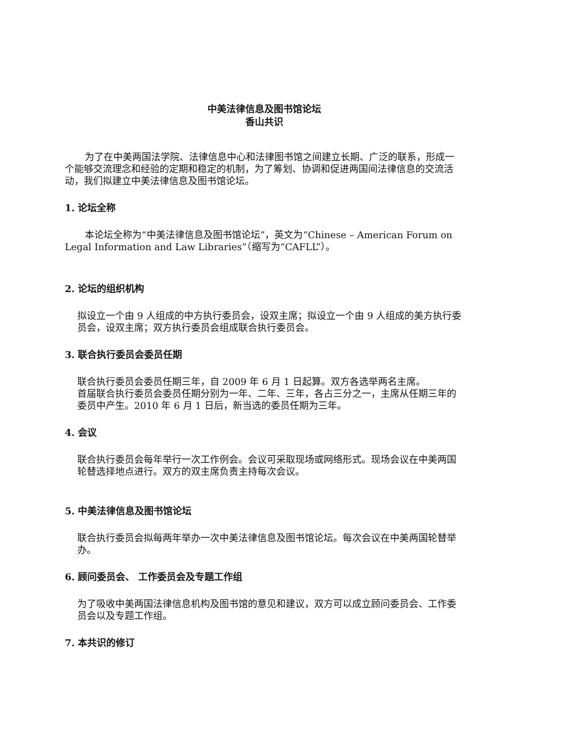中美法律信息及图书馆论坛
香山共识
为了在中美两国法学院、法律信息中心和法律图书馆之间建立长期、广泛的联系，形成一个能够交流理念和经验的定期和稳定的机制，为了筹划、协调和促进两国间法律信息的交流活动，我们拟建立中美法律信息及图书馆论坛。
1. 论坛全称
本论坛全称为“中美法律信息及图书馆论坛”，英文为“Chinese – American Forum on Legal Information and Law Libraries”（缩写为“CAFLL”）。
2. 论坛的组织机构
拟设立一个由 9 人组成的中方执行委员会，设双主席；拟设立一个由 9 人组成的美方执行委员会，设双主席；双方执行委员会组成联合执行委员会。
3. 联合执行委员会委员任期
联合执行委员会委员任期三年，自 2009 年 6 月 1 日起算。双方各选举两名主席。
首届联合执行委员会委员任期分别为一年、二年、三年，各占三分之一，主席从任期三年的委员中产生。2010 年 6 月 1 日后，新当选的委员任期为三年。
4. 会议
联合执行委员会每年举行一次工作例会。会议可采取现场或网络形式。现场会议在中美两国轮替选择地点进行。双方的双主席负责主持每次会议。
5. 中美法律信息及图书馆论坛
联合执行委员会拟每两年举办一次中美法律信息及图书馆论坛。每次会议在中美两国轮替举办。
6. 顾问委员会、 工作委员会及专题工作组
为了吸收中美两国法律信息机构及图书馆的意见和建议，双方可以成立顾问委员会、工作委员会以及专题工作组。
7. 本共识的修订